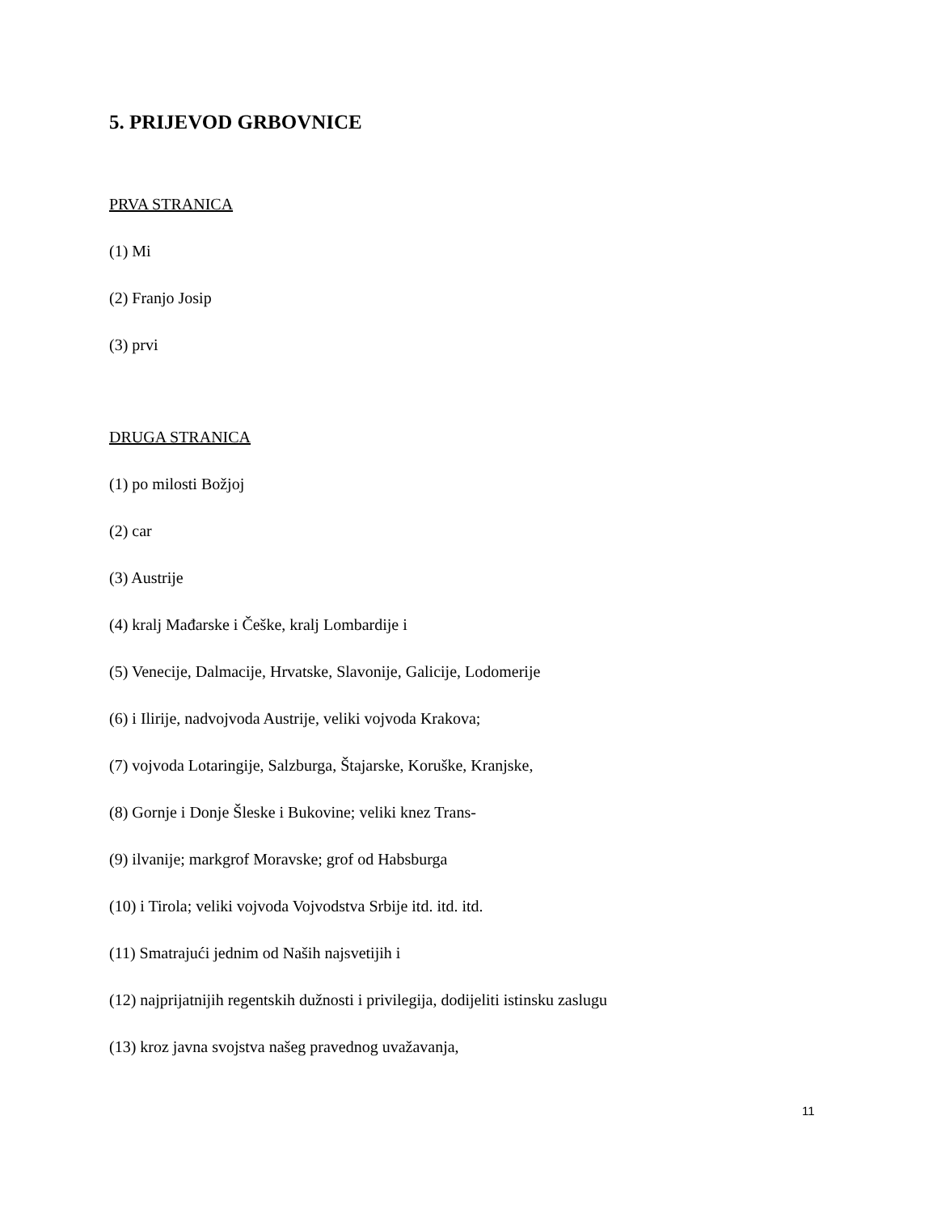5. PRIJEVOD GRBOVNICE
PRVA STRANICA
(1) Mi
(2) Franjo Josip
(3) prvi
DRUGA STRANICA
(1) po milosti Božjoj
(2) car
(3) Austrije
(4) kralj Mađarske i Češke, kralj Lombardije i
(5) Venecije, Dalmacije, Hrvatske, Slavonije, Galicije, Lodomerije
(6) i Ilirije, nadvojvoda Austrije, veliki vojvoda Krakova;
(7) vojvoda Lotaringije, Salzburga, Štajarske, Koruške, Kranjske,
(8) Gornje i Donje Šleske i Bukovine; veliki knez Trans-
(9) ilvanije; markgrof Moravske; grof od Habsburga
(10) i Tirola; veliki vojvoda Vojvodstva Srbije itd. itd. itd.
(11) Smatrajući jednim od Naših najsvetijih i
(12) najprijatnijih regentskih dužnosti i privilegija, dodijeliti istinsku zaslugu
(13) kroz javna svojstva našeg pravednog uvažavanja,
11